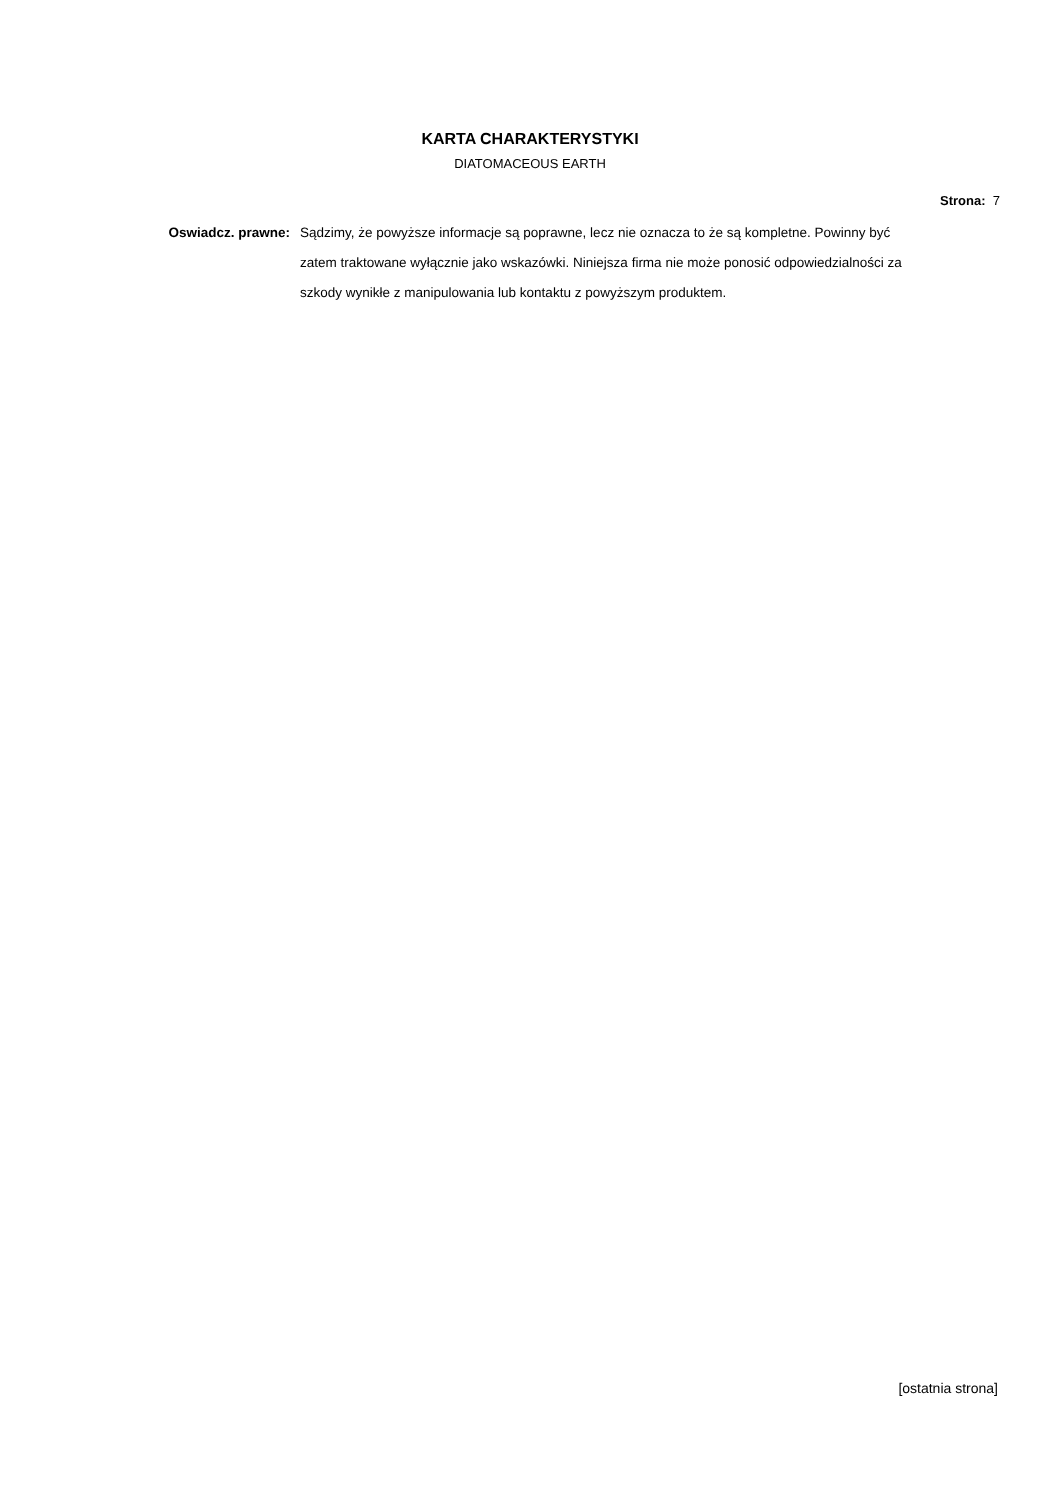KARTA CHARAKTERYSTYKI
DIATOMACEOUS EARTH
Strona: 7
Oswiadcz. prawne: Sądzimy, że powyższe informacje są poprawne, lecz nie oznacza to że są kompletne. Powinny być zatem traktowane wyłącznie jako wskazówki. Niniejsza firma nie może ponosić odpowiedzialności za szkody wynikłe z manipulowania lub kontaktu z powyższym produktem.
[ostatnia strona]